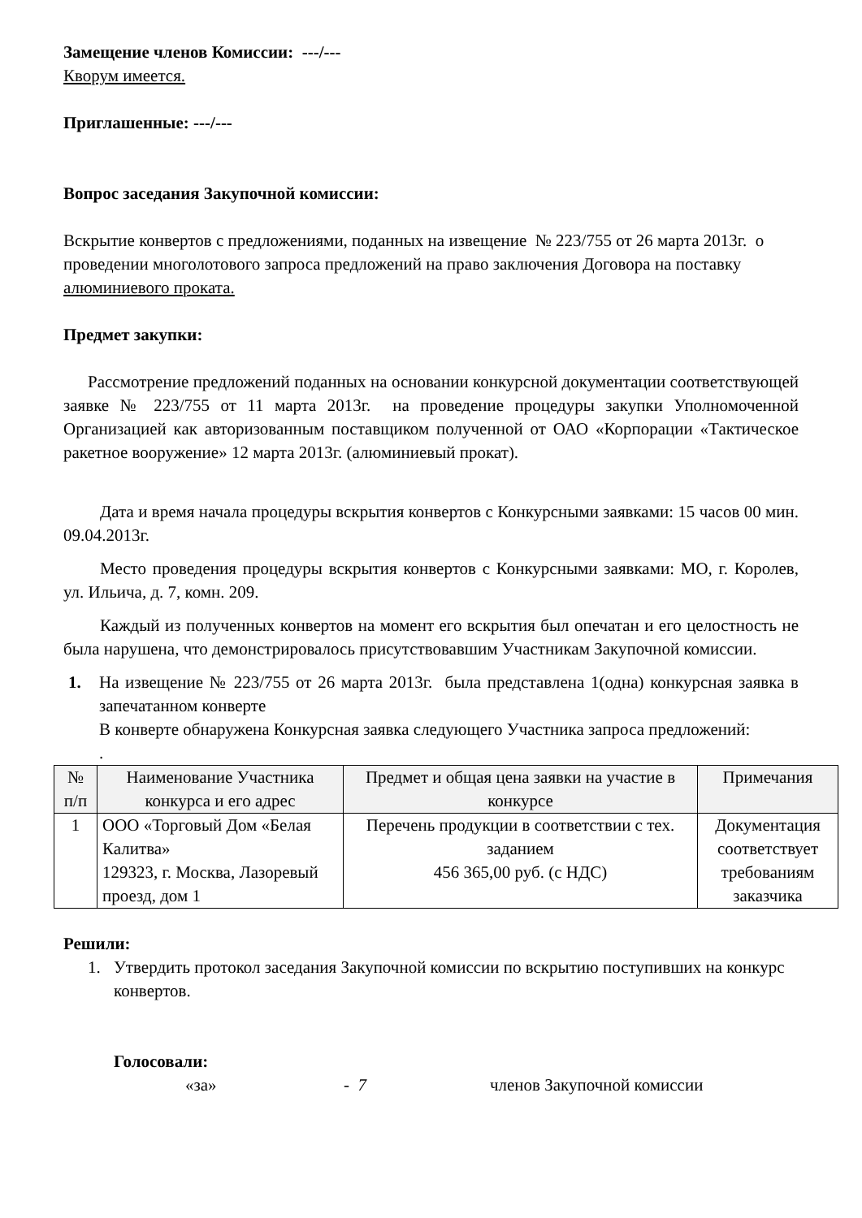Замещение членов Комиссии: ---/---
Кворум имеется.
Приглашенные: ---/---
Вопрос заседания Закупочной комиссии:
Вскрытие конвертов с предложениями, поданных на извещение № 223/755 от 26 марта 2013г. о проведении многолотового запроса предложений на право заключения Договора на поставку алюминиевого проката.
Предмет закупки:
Рассмотрение предложений поданных на основании конкурсной документации соответствующей заявке № 223/755 от 11 марта 2013г. на проведение процедуры закупки Уполномоченной Организацией как авторизованным поставщиком полученной от ОАО «Корпорации «Тактическое ракетное вооружение» 12 марта 2013г. (алюминиевый прокат).
Дата и время начала процедуры вскрытия конвертов с Конкурсными заявками: 15 часов 00 мин. 09.04.2013г.
Место проведения процедуры вскрытия конвертов с Конкурсными заявками: МО, г. Королев, ул. Ильича, д. 7, комн. 209.
Каждый из полученных конвертов на момент его вскрытия был опечатан и его целостность не была нарушена, что демонстрировалось присутствовавшим Участникам Закупочной комиссии.
1. На извещение № 223/755 от 26 марта 2013г. была представлена 1(одна) конкурсная заявка в запечатанном конверте
В конверте обнаружена Конкурсная заявка следующего Участника запроса предложений:
.
| № п/п | Наименование Участника конкурса и его адрес | Предмет и общая цена заявки на участие в конкурсе | Примечания |
| --- | --- | --- | --- |
| 1 | ООО «Торговый Дом «Белая Калитва» 129323, г. Москва, Лазоревый проезд, дом 1 | Перечень продукции в соответствии с тех. заданием 456 365,00 руб. (с НДС) | Документация соответствует требованиям заказчика |
Решили:
1. Утвердить протокол заседания Закупочной комиссии по вскрытию поступивших на конкурс конвертов.
Голосовали:
«за» - 7 членов Закупочной комиссии